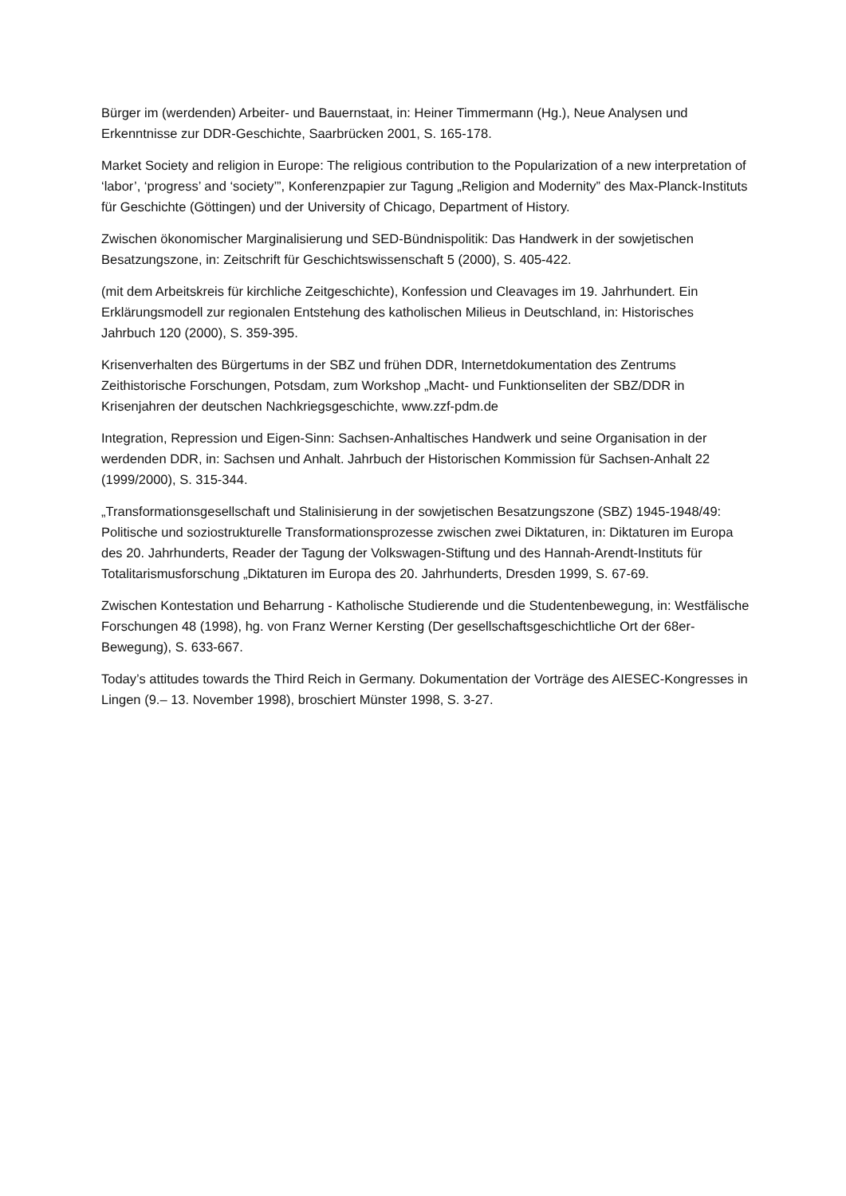Bürger im (werdenden) Arbeiter- und Bauernstaat, in: Heiner Timmermann (Hg.), Neue Analysen und Erkenntnisse zur DDR-Geschichte, Saarbrücken 2001, S. 165-178.
Market Society and religion in Europe: The religious contribution to the Popularization of a new interpretation of ‘labor’, ‘progress’ and ‘society’”, Konferenzpapier zur Tagung „Religion and Modernity” des Max-Planck-Instituts für Geschichte (Göttingen) und der University of Chicago, Department of History.
Zwischen ökonomischer Marginalisierung und SED-Bündnispolitik: Das Handwerk in der sowjetischen Besatzungszone, in: Zeitschrift für Geschichtswissenschaft 5 (2000), S. 405-422.
(mit dem Arbeitskreis für kirchliche Zeitgeschichte), Konfession und Cleavages im 19. Jahrhundert. Ein Erklärungsmodell zur regionalen Entstehung des katholischen Milieus in Deutschland, in: Historisches Jahrbuch 120 (2000), S. 359-395.
Krisenverhalten des Bürgertums in der SBZ und frühen DDR, Internetdokumentation des Zentrums Zeithistorische Forschungen, Potsdam, zum Workshop „Macht- und Funktionseliten der SBZ/DDR in Krisenjahren der deutschen Nachkriegsgeschichte, www.zzf-pdm.de
Integration, Repression und Eigen-Sinn: Sachsen-Anhaltisches Handwerk und seine Organisation in der werdenden DDR, in: Sachsen und Anhalt. Jahrbuch der Historischen Kommission für Sachsen-Anhalt 22 (1999/2000), S. 315-344.
„Transformationsgesellschaft und Stalinisierung in der sowjetischen Besatzungszone (SBZ) 1945-1948/49: Politische und soziostrukturelle Transformationsprozesse zwischen zwei Diktaturen, in: Diktaturen im Europa des 20. Jahrhunderts, Reader der Tagung der Volkswagen-Stiftung und des Hannah-Arendt-Instituts für Totalitarismusforschung „Diktaturen im Europa des 20. Jahrhunderts, Dresden 1999, S. 67-69.
Zwischen Kontestation und Beharrung - Katholische Studierende und die Studentenbewegung, in: Westfälische Forschungen 48 (1998), hg. von Franz Werner Kersting (Der gesellschaftsgeschichtliche Ort der 68er-Bewegung), S. 633-667.
Today’s attitudes towards the Third Reich in Germany. Dokumentation der Vorträge des AIESEC-Kongresses in Lingen (9.– 13. November 1998), broschiert Münster 1998, S. 3-27.